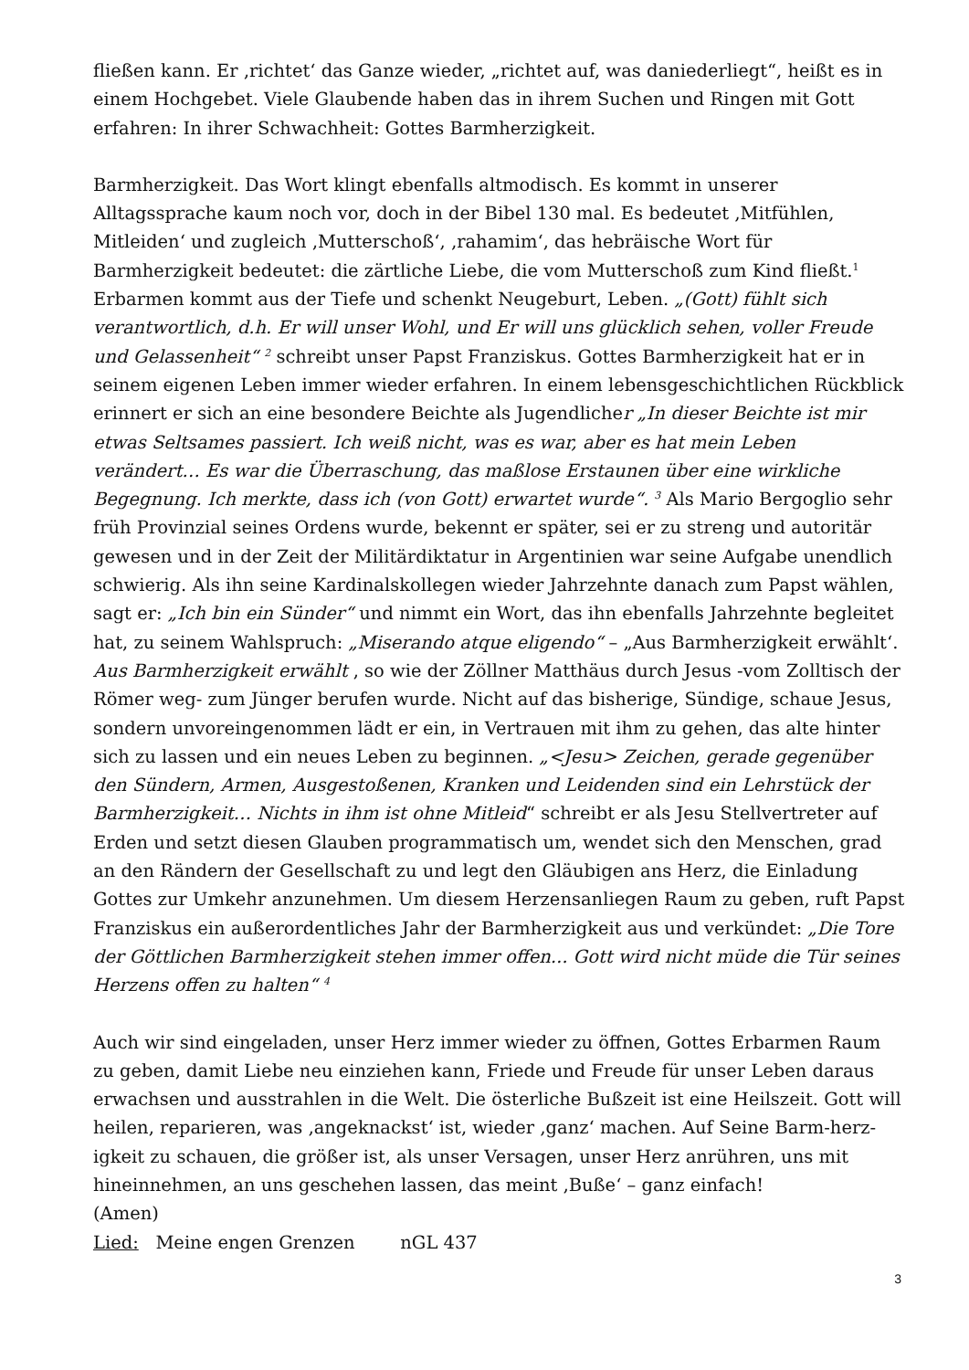fließen kann. Er ‚richtet‘ das Ganze wieder, „richtet auf, was daniederliegt“, heißt es in einem Hochgebet. Viele Glaubende haben das in ihrem Suchen und Ringen mit Gott erfahren: In ihrer Schwachheit: Gottes Barmherzigkeit.
Barmherzigkeit. Das Wort klingt ebenfalls altmodisch. Es kommt in unserer Alltagssprache kaum noch vor, doch in der Bibel 130 mal. Es bedeutet ‚Mitfühlen, Mitleiden‘ und zugleich ‚Mutterschoß‘, ‚rahamim‘, das hebräische Wort für Barmherzigkeit bedeutet: die zärtliche Liebe, die vom Mutterschoß zum Kind fließt.<sup>1</sup> Erbarmen kommt aus der Tiefe und schenkt Neugeburt, Leben. „(Gott) fühlt sich verantwortlich, d.h. Er will unser Wohl, und Er will uns glücklich sehen, voller Freude und Gelassenheit“ <sup>2</sup> schreibt unser Papst Franziskus. Gottes Barmherzigkeit hat er in seinem eigenen Leben immer wieder erfahren. In einem lebensgeschichtlichen Rückblick erinnert er sich an eine besondere Beichte als Jugendlicher „In dieser Beichte ist mir etwas Seltsames passiert. Ich weiß nicht, was es war, aber es hat mein Leben verändert… Es war die Überraschung, das maßlose Erstaunen über eine wirkliche Begegnung. Ich merkte, dass ich (von Gott) erwartet wurde“. <sup>3</sup> Als Mario Bergoglio sehr früh Provinzial seines Ordens wurde, bekennt er später, sei er zu streng und autoritär gewesen und in der Zeit der Militärdiktatur in Argentinien war seine Aufgabe unendlich schwierig. Als ihn seine Kardinalskollegen wieder Jahrzehnte danach zum Papst wählen, sagt er: „Ich bin ein Sünder“ und nimmt ein Wort, das ihn ebenfalls Jahrzehnte begleitet hat, zu seinem Wahlspruch: „Miserando atque eligendo“ – „Aus Barmherzigkeit erwählt‘. Aus Barmherzigkeit erwählt , so wie der Zöllner Matthäus durch Jesus -vom Zolltisch der Römer weg- zum Jünger berufen wurde. Nicht auf das bisherige, Sündige, schaue Jesus, sondern unvoreingenommen lädt er ein, in Vertrauen mit ihm zu gehen, das alte hinter sich zu lassen und ein neues Leben zu beginnen. „<Jesu> Zeichen, gerade gegenüber den Sündern, Armen, Ausgestoßenen, Kranken und Leidenden sind ein Lehrstück der Barmherzigkeit… Nichts in ihm ist ohne Mitleid“ schreibt er als Jesu Stellvertreter auf Erden und setzt diesen Glauben programmatisch um, wendet sich den Menschen, grad an den Rändern der Gesellschaft zu und legt den Gläubigen ans Herz, die Einladung Gottes zur Umkehr anzunehmen. Um diesem Herzensanliegen Raum zu geben, ruft Papst Franziskus ein außerordentliches Jahr der Barmherzigkeit aus und verkündet: „Die Tore der Göttlichen Barmherzigkeit stehen immer offen... Gott wird nicht müde die Tür seines Herzens offen zu halten“ <sup>4</sup>
Auch wir sind eingeladen, unser Herz immer wieder zu öffnen, Gottes Erbarmen Raum zu geben, damit Liebe neu einziehen kann, Friede und Freude für unser Leben daraus erwachsen und ausstrahlen in die Welt. Die österliche Bußzeit ist eine Heilszeit. Gott will heilen, reparieren, was ‚angeknackst‘ ist, wieder ‚ganz‘ machen. Auf Seine Barm-herz-igkeit zu schauen, die größer ist, als unser Versagen, unser Herz anrühren, uns mit hineinnehmen, an uns geschehen lassen, das meint ‚Buße‘ – ganz einfach!
(Amen)
Lied: Meine engen Grenzen nGL 437
3